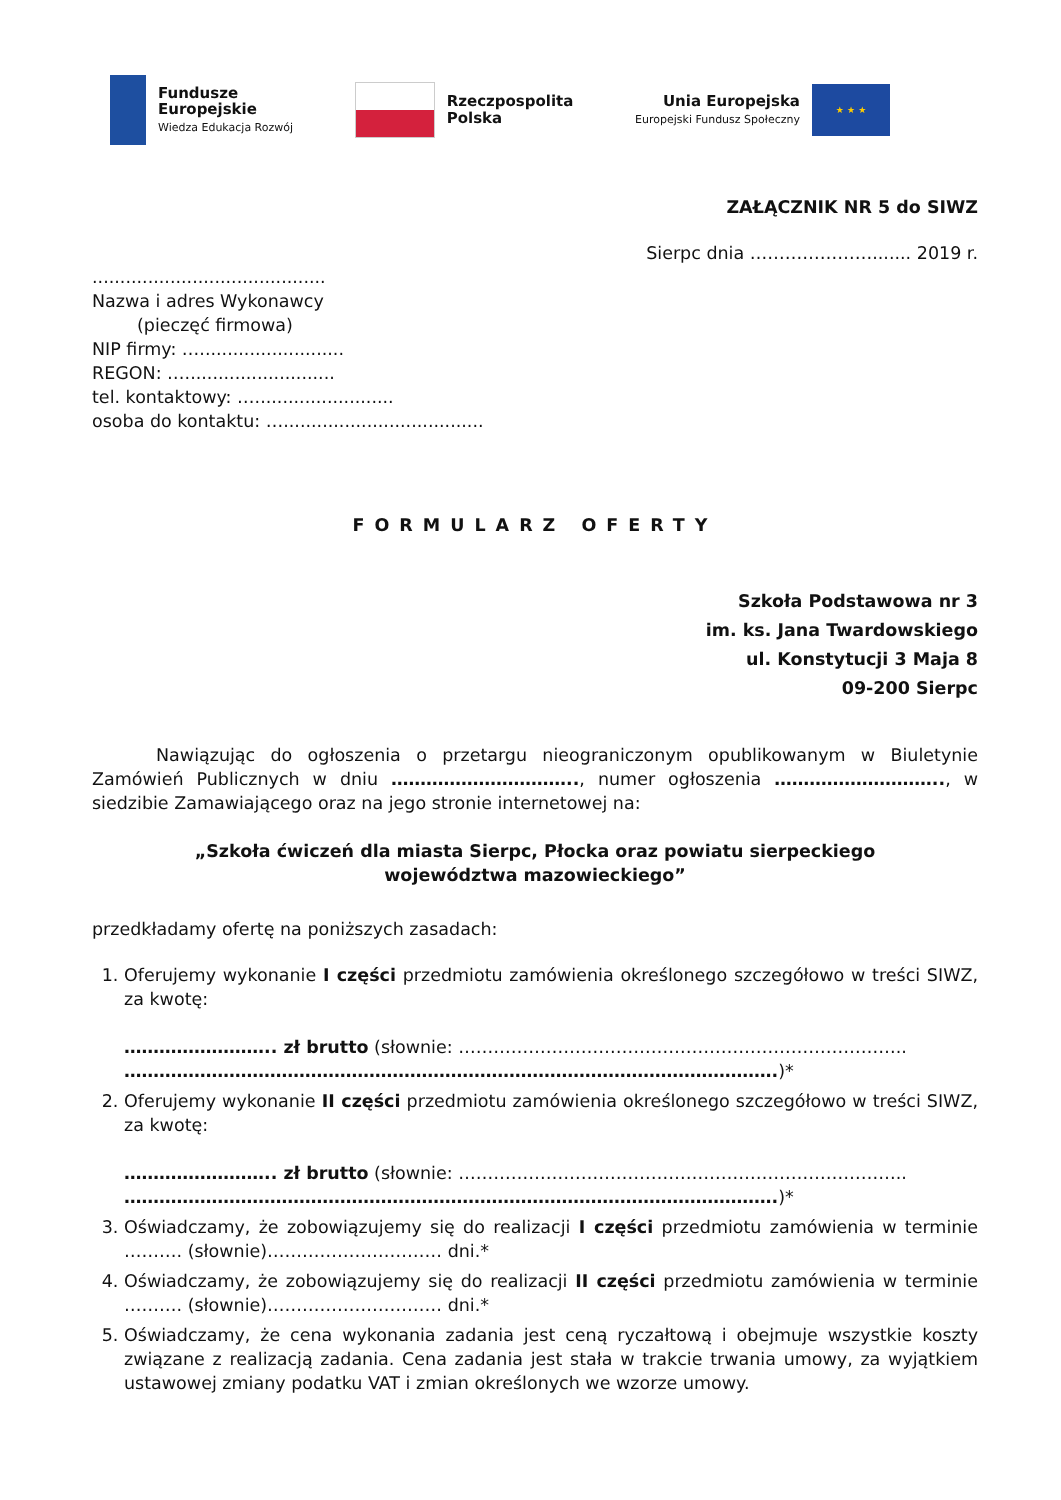Fundusze
Europejskie
Wiedza Edukacja Rozwój
Rzeczpospolita
Polska
Unia Europejska
Europejski Fundusz Społeczny
★ ★ ★
ZAŁĄCZNIK NR 5 do SIWZ
Sierpc dnia …………………....... 2019 r.
..........................................
Nazwa i adres Wykonawcy
(pieczęć firmowa)
NIP firmy: …..........................
REGON: …...........................
tel. kontaktowy: ….........................
osoba do kontaktu: …....................................
FORMULARZ OFERTY
Szkoła Podstawowa nr 3
im. ks. Jana Twardowskiego
ul. Konstytucji 3 Maja 8
09-200 Sierpc
Nawiązując do ogłoszenia o przetargu nieograniczonym opublikowanym w Biuletynie Zamówień Publicznych w dniu ………………………….., numer ogłoszenia ……………………….., w siedzibie Zamawiającego oraz na jego stronie internetowej na:
„Szkoła ćwiczeń dla miasta Sierpc, Płocka oraz powiatu sierpeckiego
województwa mazowieckiego”
przedkładamy ofertę na poniższych zasadach:
1. Oferujemy wykonanie I części przedmiotu zamówienia określonego szczegółowo w treści SIWZ, za kwotę:
…………………….. zł brutto (słownie: …………………………………………………………………..
………………………………………………………………………………………………….)*
2. Oferujemy wykonanie II części przedmiotu zamówienia określonego szczegółowo w treści SIWZ, za kwotę:
…………………….. zł brutto (słownie: …………………………………………………………………..
………………………………………………………………………………………………….)*
3. Oświadczamy, że zobowiązujemy się do realizacji I części przedmiotu zamówienia w terminie ………. (słownie)………………………… dni.*
4. Oświadczamy, że zobowiązujemy się do realizacji II części przedmiotu zamówienia w terminie ………. (słownie)………………………… dni.*
5. Oświadczamy, że cena wykonania zadania jest ceną ryczałtową i obejmuje wszystkie koszty związane z realizacją zadania. Cena zadania jest stała w trakcie trwania umowy, za wyjątkiem ustawowej zmiany podatku VAT i zmian określonych we wzorze umowy.